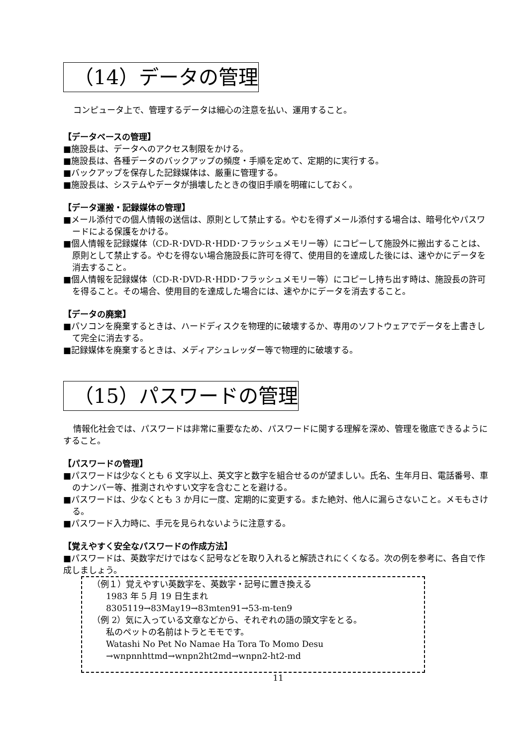（14）データの管理
コンピュータ上で、管理するデータは細心の注意を払い、運用すること。
【データベースの管理】
■施設長は、データへのアクセス制限をかける。
■施設長は、各種データのバックアップの頻度・手順を定めて、定期的に実行する。
■バックアップを保存した記録媒体は、厳重に管理する。
■施設長は、システムやデータが損壊したときの復旧手順を明確にしておく。
【データ運搬・記録媒体の管理】
■メール添付での個人情報の送信は、原則として禁止する。やむを得ずメール添付する場合は、暗号化やパスワードによる保護をかける。
■個人情報を記録媒体（CD-R･DVD-R･HDD･フラッシュメモリー等）にコピーして施設外に搬出することは、原則として禁止する。やむを得ない場合施設長に許可を得て、使用目的を達成した後には、速やかにデータを消去すること。
■個人情報を記録媒体（CD-R･DVD-R･HDD･フラッシュメモリー等）にコピーし持ち出す時は、施設長の許可を得ること。その場合、使用目的を達成した場合には、速やかにデータを消去すること。
【データの廃棄】
■パソコンを廃棄するときは、ハードディスクを物理的に破壊するか、専用のソフトウェアでデータを上書きして完全に消去する。
■記録媒体を廃棄するときは、メディアシュレッダー等で物理的に破壊する。
（15）パスワードの管理
情報化社会では、パスワードは非常に重要なため、パスワードに関する理解を深め、管理を徹底できるようにすること。
【パスワードの管理】
■パスワードは少なくとも 6 文字以上、英文字と数字を組合せるのが望ましい。氏名、生年月日、電話番号、車のナンバー等、推測されやすい文字を含むことを避ける。
■パスワードは、少なくとも 3 か月に一度、定期的に変更する。また絶対、他人に漏らさないこと。メモもさける。
■パスワード入力時に、手元を見られないように注意する。
【覚えやすく安全なパスワードの作成方法】
■パスワードは、英数字だけではなく記号などを取り入れると解読されにくくなる。次の例を参考に、各自で作成しましょう。
（例１）覚えやすい英数字を、英数字・記号に置き換える
1983 年 5 月 19 日生まれ
8305119→83May19→83mten91→53-m-ten9
（例 2）気に入っている文章などから、それぞれの語の頭文字をとる。
私のペットの名前はトラとモモです。
Watashi No Pet No Namae Ha Tora To Momo Desu
→wnpnnhttmd→wnpn2ht2md→wnpn2-ht2-md
11